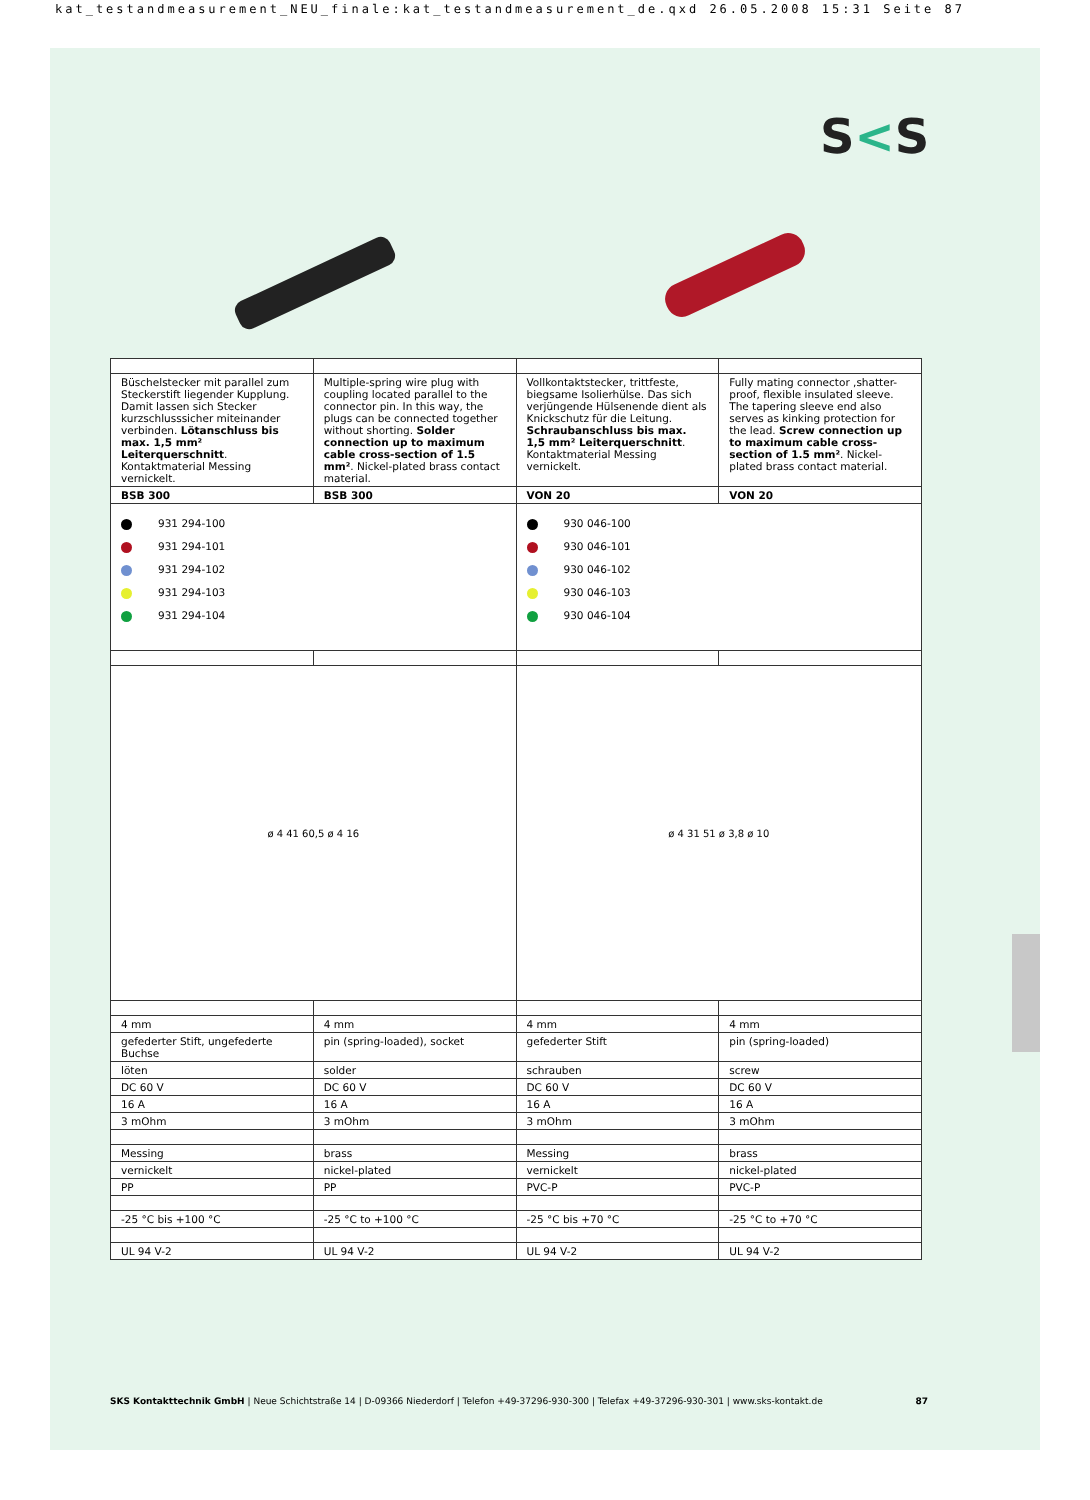kat_testandmeasurement_NEU_finale:kat_testandmeasurement_de.qxd 26.05.2008 15:31 Seite 87
S<S
| Büschelstecker mit parallel zum Steckerstift liegender Kupplung. Damit lassen sich Stecker kurzschlusssicher miteinander verbinden. Lötanschluss bis max. 1,5 mm² Leiterquerschnitt . Kontaktmaterial Messing vernickelt. | Multiple-spring wire plug with coupling located parallel to the connector pin. In this way, the plugs can be connected together without shorting. Solder connection up to maximum cable cross-section of 1.5 mm² . Nickel-plated brass contact material. | Vollkontaktstecker, trittfeste, biegsame Isolierhülse. Das sich verjüngende Hülsenende dient als Knickschutz für die Leitung. Schraubanschluss bis max. 1,5 mm² Leiterquerschnitt . Kontaktmaterial Messing vernickelt. | Fully mating connector ,shatter-proof, flexible insulated sleeve. The tapering sleeve end also serves as kinking protection for the lead. Screw connection up to maximum cable cross-section of 1.5 mm² . Nickel-plated brass contact material. |
| BSB 300 | BSB 300 | VON 20 | VON 20 |
| 931 294-100 931 294-101 931 294-102 931 294-103 931 294-104 | | 930 046-100 930 046-101 930 046-102 930 046-103 930 046-104 | |
| ø 4 41 60,5 ø 4 16 | | ø 4 31 51 ø 3,8 ø 10 | |
| 4 mm | 4 mm | 4 mm | 4 mm |
| gefederter Stift, ungefederte Buchse | pin (spring-loaded), socket | gefederter Stift | pin (spring-loaded) |
| löten | solder | schrauben | screw |
| DC 60 V | DC 60 V | DC 60 V | DC 60 V |
| 16 A | 16 A | 16 A | 16 A |
| 3 mOhm | 3 mOhm | 3 mOhm | 3 mOhm |
| Messing | brass | Messing | brass |
| vernickelt | nickel-plated | vernickelt | nickel-plated |
| PP | PP | PVC-P | PVC-P |
| -25 °C bis +100 °C | -25 °C to +100 °C | -25 °C bis +70 °C | -25 °C to +70 °C |
| UL 94 V-2 | UL 94 V-2 | UL 94 V-2 | UL 94 V-2 |
SKS Kontakttechnik GmbH | Neue Schichtstraße 14 | D-09366 Niederdorf | Telefon +49-37296-930-300 | Telefax +49-37296-930-301 | www.sks-kontakt.de 87